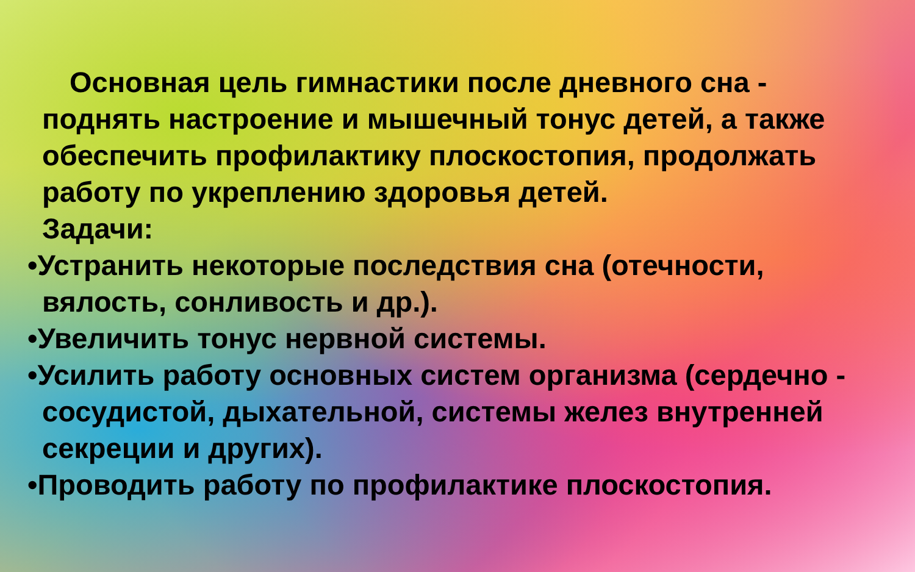Основная цель гимнастики после дневного сна - поднять настроение и мышечный тонус детей, а также обеспечить профилактику плоскостопия, продолжать работу по укреплению здоровья детей.
Задачи:
•Устранить некоторые последствия сна (отечности, вялость, сонливость и др.).
•Увеличить тонус нервной системы.
•Усилить работу основных систем организма (сердечно - сосудистой, дыхательной, системы желез внутренней секреции и других).
•Проводить работу по профилактике плоскостопия.